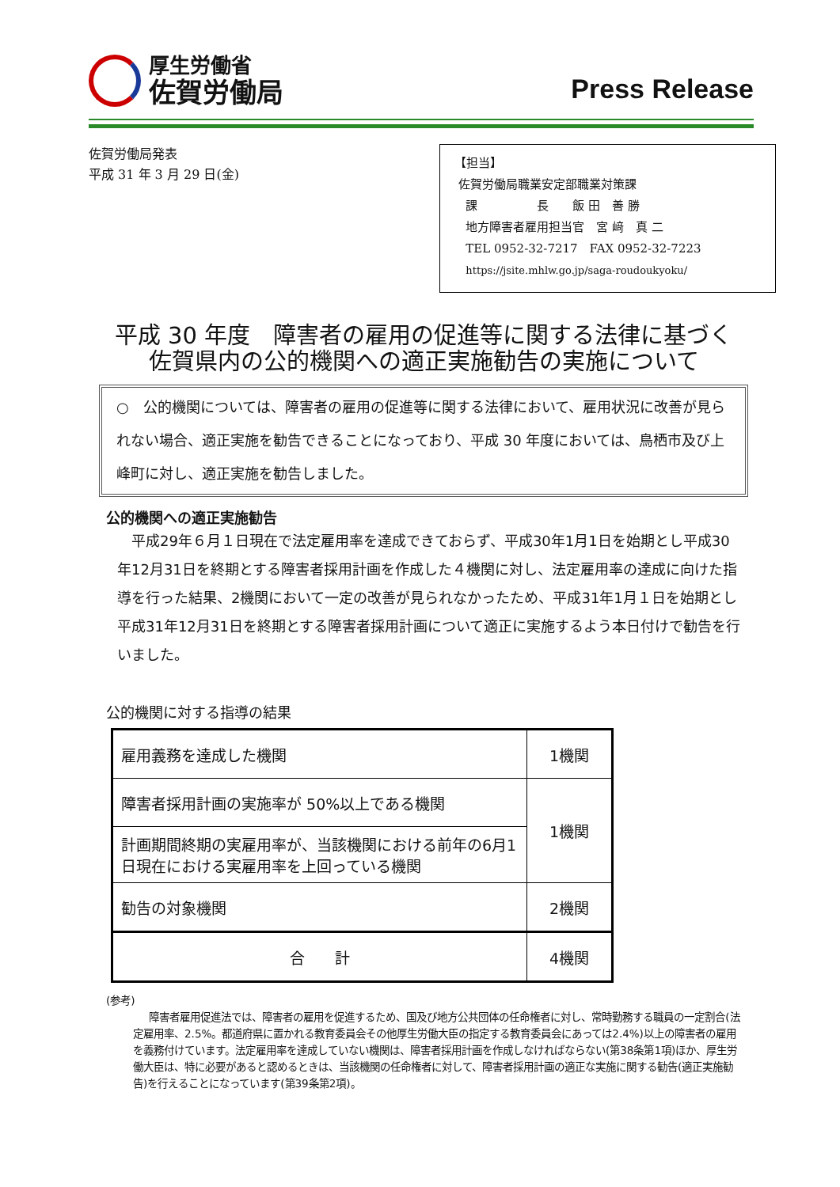厚生労働省
佐賀労働局
Press Release
佐賀労働局発表
平成 31 年 3 月 29 日(金)
【担当】
佐賀労働局職業安定部職業対策課
課　　　　　長　　飯 田　善 勝
地方障害者雇用担当官　宮 﨑　真 二
TEL 0952-32-7217　FAX 0952-32-7223
https://jsite.mhlw.go.jp/saga-roudoukyoku/
平成 30 年度　障害者の雇用の促進等に関する法律に基づく
佐賀県内の公的機関への適正実施勧告の実施について
○　公的機関については、障害者の雇用の促進等に関する法律において、雇用状況に改善が見られない場合、適正実施を勧告できることになっており、平成 30 年度においては、鳥栖市及び上峰町に対し、適正実施を勧告しました。
公的機関への適正実施勧告
平成29年６月１日現在で法定雇用率を達成できておらず、平成30年1月1日を始期とし平成30年12月31日を終期とする障害者採用計画を作成した４機関に対し、法定雇用率の達成に向けた指導を行った結果、2機関において一定の改善が見られなかったため、平成31年1月１日を始期とし平成31年12月31日を終期とする障害者採用計画について適正に実施するよう本日付けで勧告を行いました。
公的機関に対する指導の結果
| 雇用義務を達成した機関 | 1機関 |
| 障害者採用計画の実施率が 50%以上である機関 | 1機関 |
| 計画期間終期の実雇用率が、当該機関における前年の6月1日現在における実雇用率を上回っている機関 | |
| 勧告の対象機関 | 2機関 |
| 合 計 | 4機関 |
(参考)
障害者雇用促進法では、障害者の雇用を促進するため、国及び地方公共団体の任命権者に対し、常時勤務する職員の一定割合(法定雇用率、2.5%。都道府県に置かれる教育委員会その他厚生労働大臣の指定する教育委員会にあっては2.4%)以上の障害者の雇用を義務付けています。法定雇用率を達成していない機関は、障害者採用計画を作成しなければならない(第38条第1項)ほか、厚生労働大臣は、特に必要があると認めるときは、当該機関の任命権者に対して、障害者採用計画の適正な実施に関する勧告(適正実施勧告)を行えることになっています(第39条第2項)。